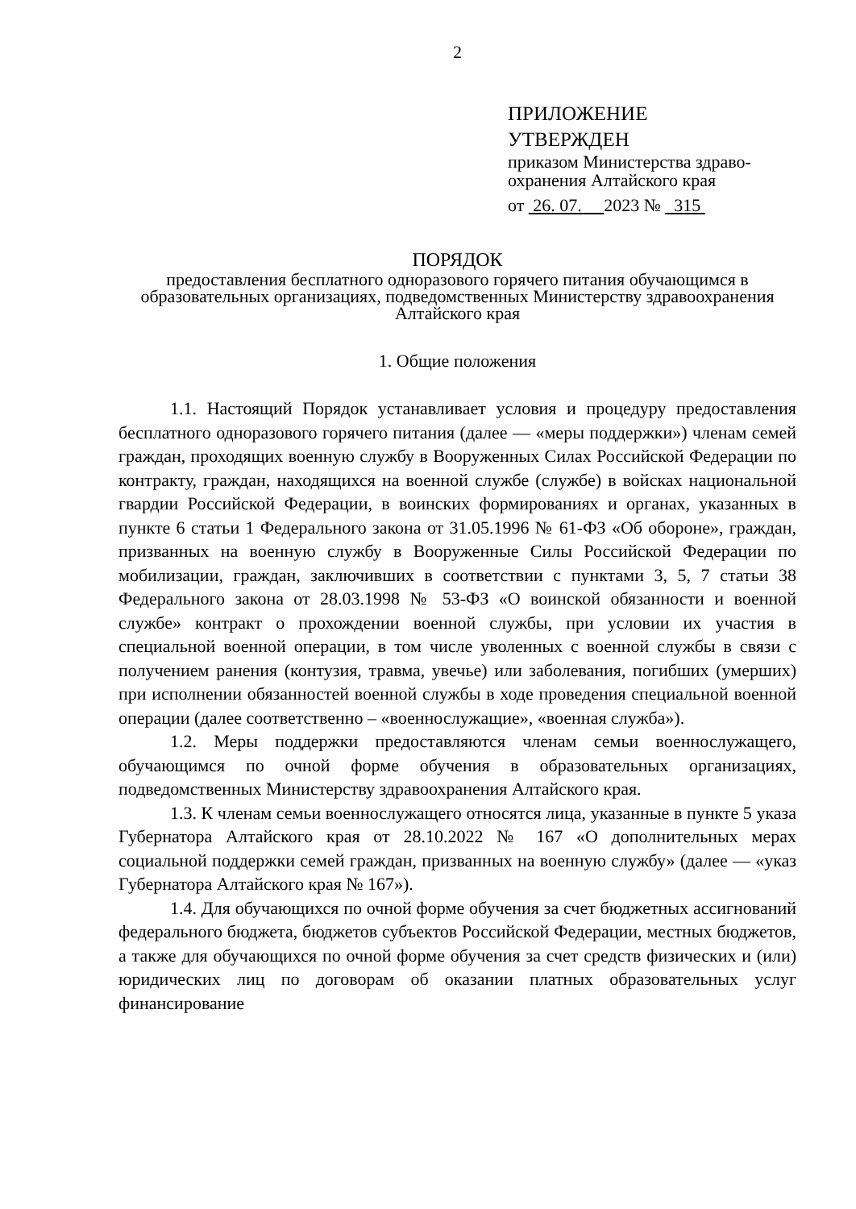2
ПРИЛОЖЕНИЕ
УТВЕРЖДЕН
приказом Министерства здраво-
охранения Алтайского края
от 26. 07. 2023 № 315
ПОРЯДОК
предоставления бесплатного одноразового горячего питания обучающимся в образовательных организациях, подведомственных Министерству здравоохранения Алтайского края
1. Общие положения
1.1. Настоящий Порядок устанавливает условия и процедуру предоставления бесплатного одноразового горячего питания (далее — «меры поддержки») членам семей граждан, проходящих военную службу в Вооруженных Силах Российской Федерации по контракту, граждан, находящихся на военной службе (службе) в войсках национальной гвардии Российской Федерации, в воинских формированиях и органах, указанных в пункте 6 статьи 1 Федерального закона от 31.05.1996 № 61-ФЗ «Об обороне», граждан, призванных на военную службу в Вооруженные Силы Российской Федерации по мобилизации, граждан, заключивших в соответствии с пунктами 3, 5, 7 статьи 38 Федерального закона от 28.03.1998 № 53-ФЗ «О воинской обязанности и военной службе» контракт о прохождении военной службы, при условии их участия в специальной военной операции, в том числе уволенных с военной службы в связи с получением ранения (контузия, травма, увечье) или заболевания, погибших (умерших) при исполнении обязанностей военной службы в ходе проведения специальной военной операции (далее соответственно – «военнослужащие», «военная служба»).
1.2. Меры поддержки предоставляются членам семьи военнослужащего, обучающимся по очной форме обучения в образовательных организациях, подведомственных Министерству здравоохранения Алтайского края.
1.3. К членам семьи военнослужащего относятся лица, указанные в пункте 5 указа Губернатора Алтайского края от 28.10.2022 № 167 «О дополнительных мерах социальной поддержки семей граждан, призванных на военную службу» (далее — «указ Губернатора Алтайского края № 167»).
1.4. Для обучающихся по очной форме обучения за счет бюджетных ассигнований федерального бюджета, бюджетов субъектов Российской Федерации, местных бюджетов, а также для обучающихся по очной форме обучения за счет средств физических и (или) юридических лиц по договорам об оказании платных образовательных услуг финансирование